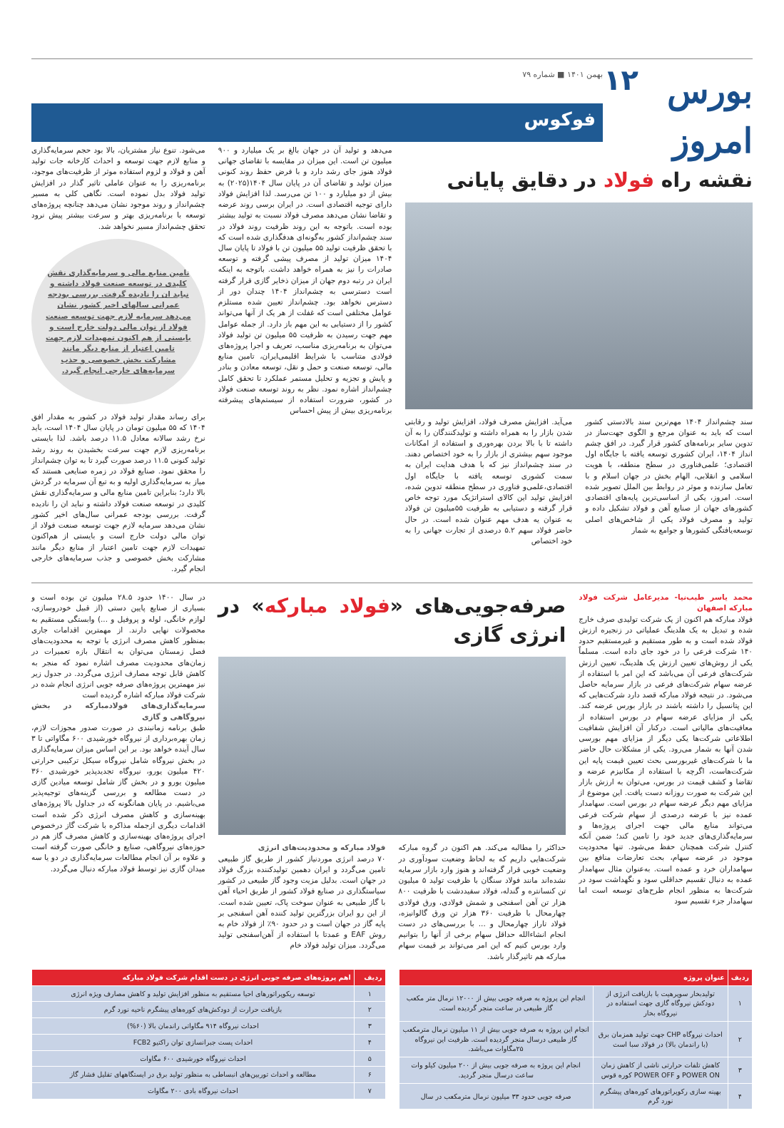بورس امروز
۱۲
بهمن ۱۴۰۱ ■ شماره ۷۹
فوکوس
نقشه راه فولاد در دقایق پایانی
سند چشم‌انداز ۱۴۰۴ مهم‌ترین سند بالادستی کشور است که باید به عنوان مرجع و الگوی جهت‌ساز در تدوین سایر برنامه‌های کشور قرار گیرد. در افق چشم انداز ۱۴۰۴، ایران کشوری توسعه یافته با جایگاه اول اقتصادی؛ علمی‌فناوری در سطح منطقه، با هویت اسلامی و انقلابی، الهام بخش در جهان اسلام و با تعامل سازنده و موثر در روابط بین الملل تصویر شده است. امروز، یکی از اساسی‌ترین پایه‌های اقتصادی کشورهای جهان از صنایع آهن و فولاد تشکیل داده و تولید و مصرف فولاد یکی از شاخص‌های اصلی توسعه‌یافتگی کشورها و جوامع به شمار
می‌آید. افزایش مصرف فولاد، افزایش تولید و رقابتی شدن بازار را به همراه داشته و تولیدکنندگان را به آن داشته تا با بالا بردن بهره‌وری و استفاده از امکانات موجود سهم بیشتری از بازار را به خود اختصاص دهند. در سند چشم‌انداز نیز که با هدف هدایت ایران به سمت کشوری توسعه یافته با جایگاه اول اقتصادی،علمی‌و فناوری در سطح منطقه تدوین شده، افزایش تولید این کالای استراتژیک مورد توجه خاص قرار گرفته و دستیابی به ظرفیت ۵۵میلیون تن فولاد به عنوان یه هدف مهم عنوان شده است. در حال حاضر فولاد سهم ۵.۲ درصدی از تجارت جهانی را به خود اختصاص
می‌دهد و تولید آن در جهان بالغ بر یک میلیارد و ۹۰۰ میلیون تن است. این میزان در مقایسه با تقاضای جهانی فولاد هنوز جای رشد دارد و با فرض حفظ روند کنونی میزان تولید و تقاضای آن در پایان سال ۱۴۰۴(۲۰۲۵) به بیش از دو میلیارد و ۱۰۰ تن می‌رسد. لذا افزایش فولاد دارای توجیه اقتصادی است. در ایران برسی روند عرضه و تقاضا نشان می‌دهد مصرف فولاد نسبت به تولید بیشتر بوده است. باتوجه به این روند ظرفیت روند فولاد در سند چشم‌انداز کشور به‌گونه‌ای هدفگذاری شده است که با تحقق ظرفیت تولید ۵۵ میلیون تن با فولاد تا پایان سال ۱۴۰۴ میزان تولید از مصرف پیشی گرفته و توسعه صادرات را نیز به همراه خواهد داشت. باتوجه به اینکه ایران در رتبه دوم جهان از میزان ذخایر گازی قرار گرفته است دسترسی به چشم‌انداز ۱۴۰۴ چندان دور از دسترس نخواهد بود. چشم‌انداز تعیین شده مستلزم عوامل مختلفی است که غفلت از هر یک از آنها می‌تواند کشور را از دستیابی به این مهم باز دارد. از جمله عوامل مهم جهت رسیدن به ظرفیت ۵۵ میلیون تن تولید فولاد می‌توان به برنامه‌ریزی مناسب، تعریف و اجرا پروژه‌های فولادی متناسب با شرایط اقلیمی‌ایران، تامین منابع مالی، توسعه صنعت و حمل و نقل، توسعه معادن و بنادر و پایش و تجزیه و تحلیل مستمر عملکرد تا تحقق کامل چشم‌انداز اشاره نمود. نظر به روند توسعه صنعت فولاد در کشور، ضرورت استفاده از سیستم‌های پیشرفته برنامه‌ریزی بیش از پیش احساس
می‌شود. تنوع نیاز مشتریان، بالا بود حجم سرمایه‌گذاری و منابع لازم جهت توسعه و احداث کارخانه جات تولید آهن و فولاد و لزوم استفاده موثر از ظرفیت‌های موجود، برنامه‌ریزی را به عنوان عاملی تاثیر گذار در افزایش تولید فولاد بدل نموده است. نگاهی کلی به مسیر چشم‌انداز و روند موجود نشان می‌دهد چنانچه پروژه‌های توسعه با برنامه‌ریزی بهتر و سرعت بیشتر پیش نرود تحقق چشم‌انداز مسیر نخواهد شد.
تامین منابع مالی و سرمایه‌گذاری نقش کلیدی در توسعه صنعت فولاد داشته و نباید ان را نادیده گرفت. بررسی بودجه عمرانی سالهای اخیر کشور نشان می‌دهد سرمایه لازم جهت توسعه صنعت فولاد از توان مالی دولت خارج است و بایستی از هم اکنون تمهیدات لازم جهت تامین اعتبار از منابع دیگر مانند مشارکت بخش خصوصی و جذب سرمایه‌های خارجی انجام گیرد.
برای رساند مقدار تولید فولاد در کشور به مقدار افق ۱۴۰۴ که ۵۵ میلیون تومان در پایان سال ۱۴۰۴ است، باید نرخ رشد سالانه معادل ۱۱.۵ درصد باشد. لذا بایستی برنامه‌ریزی لازم جهت سرعت بخشیدن به روند رشد تولید کنونی ۱۱.۵ درصد صورت گیرد تا به توان چشم‌انداز را محقق نمود. صنایع فولاد در زمره صنایعی هستند که میاز به سرمایه‌گذاری اولیه و به تبع آن سرمایه در گردش بالا دارد؛ بنابراین تامین منابع مالی و سرمایه‌گذاری نقش کلیدی در توسعه صنعت فولاد داشته و نباید ان را نادیده گرفت. بررسی بودجه عمرانی سال‌های اخیر کشور نشان می‌دهد سرمایه لازم جهت توسعه صنعت فولاد از توان مالی دولت خارج است و بایستی از هم‌اکنون تمهیدات لازم جهت تامین اعتبار از منابع دیگر مانند مشارکت بخش خصوصی و جذب سرمایه‌های خارجی انجام گیرد.
محمد یاسر طیب‌نیا- مدیرعامل شرکت فولاد مبارکه اصفهان
فولاد مبارکه هم اکنون از یک شرکت تولیدی صرف خارج شده و تبدیل به یک هلدینگ عملیاتی در زنجیره ارزش فولاد شده است و به طور مستقیم و غیرمستقیم حدود ۱۴۰ شرکت فرعی را در خود جای داده است. مسلماً یکی از روش‌های تعیین ارزش یک هلدینگ، تعیین ارزش شرکت‌های فرعی آن می‌باشد که این امر با استفاده از عرضه سهام شرکت‌های فرعی در بازار سرمایه حاصل می‌شود. در نتیجه فولاد مبارکه قصد دارد شرکت‌هایی که این پتانسیل را داشته باشند در بازار بورس عرضه کند. یکی از مزایای عرضه سهام در بورس استفاده از معافیت‌های مالیاتی است. درکنار آن افزایش شفافیت اطلاعاتی شرکت‌ها یکی دیگر از مزایای مهم بورسی شدن آنها به شمار می‌رود. یکی از مشکلات حال حاضر ما با شرکت‌های غیربورسی بحث تعیین قیمت پایه این شرکت‌هاست، اگرچه با استفاده از مکانیزم عرضه و تقاضا و کشف قیمت در بورس، می‌توان به ارزش بازار این شرکت به صورت روزانه دست یافت. این موضوع از مزایای مهم دیگر عرضه سهام در بورس است. سهامدار عمده نیز با عرضه درصدی از سهام شرکت فرعی می‌تواند منابع مالی جهت اجرای پروژه‌ها و سرمایه‌گذاری‌های جدید خود را تامین کند؛ ضمن آنکه کنترل شرکت همچنان حفظ می‌شود. تنها محدودیت موجود در عرضه سهام، بحث تعارضات منافع بین سهامداران خرد و عمده است. به‌عنوان مثال سهامدار عمده به دنبال تقسیم حداقلی سود و نگهداشت سود در شرکت‌ها به منظور انجام طرح‌های توسعه است اما سهامدار جزء تقسیم سود
صرفه‌جویی‌های «فولاد مبارکه» در انرژی گازی
حداکثر را مطالبه می‌کند. هم اکنون در گروه مبارکه شرکت‌هایی داریم که به لحاظ وضعیت سودآوری در وضعیت خوبی قرار گرفته‌اند و هنوز وارد بازار سرمایه نشده‌اند مانند فولاد سنگان با ظرفیت تولید ۵ میلیون تن کنسانتره و گندله، فولاد سفیددشت با ظرفیت ۸۰۰ هزار تن آهن اسفنجی و شمش فولادی، ورق فولادی چهارمحال با ظرفیت ۳۶۰ هزار تن ورق گالوانیزه، فولاد تاراز چهارمحال و ... با بررسی‌های در دست انجام انشاءالله حداقل سهام برخی از آنها را بتوانیم وارد بورس کنیم که این امر می‌تواند بر قیمت سهام مبارکه هم تاثیرگذار باشد.
فولاد مبارکه و محدودیت‌های انرژی
۷۰ درصد انرژی موردنیاز کشور از طریق گاز طبیعی تامین می‌گردد و ایران دهمین تولیدکننده بزرگ فولاد در جهان است. بدلیل مزیت وجود گاز طبیعی در کشور سیاستگذاری در صنایع فولاد کشور از طریق احیاء آهن با گاز طبیعی به عنوان سوخت پاک، تعیین شده است. از این رو ایران بزرگترین تولید کننده آهن اسفنجی بر پایه گاز در جهان است و در حدود ۹۰٪ از فولاد خام به روش EAF و عمدتا با استفاده از آهن‌اسفنجی تولید می‌گردد. میزان تولید فولاد خام
در سال ۱۴۰۰ حدود ۲۸.۵ میلیون تن بوده است و بسیاری از صنایع پایین دستی (از قبیل خودروسازی، لوازم خانگی، لوله و پروفیل و ...) وابستگی مستقیم به محصولات نهایی دارند. از مهمترین اقدامات جاری بمنظور کاهش مصرف انرژی با توجه به محدودیت‌های فصل زمستان می‌توان به انتقال بازه تعمیرات در زمان‌های محدودیت مصرف اشاره نمود که منجر به کاهش قابل توجه مصارف انرژی می‌گردد. در جدول زیر نیز مهمترین پروژه‌های صرفه جویی انرژی انجام شده در شرکت فولاد مبارکه اشاره گردیده است
سرمایه‌گذاری‌های فولادمبارکه در بخش نیروگاهی و گازی
طبق برنامه زمانبندی در صورت صدور مجوزات لازم، زمان بهره‌برداری از نیروگاه خورشیدی ۶۰۰ مگاواتی تا ۳ سال آینده خواهد بود. بر این اساس میزان سرمایه‌گذاری در بخش نیروگاه شامل نیروگاه سیکل ترکیبی حرارتی ۴۲۰ میلیون یورو، نیروگاه تجدیدپذیر خورشیدی ۳۶۰ میلیون یورو و در بخش گاز شامل توسعه میادین گازی در دست مطالعه و بررسی گزینه‌های توجیه‌پذیر می‌باشیم. در پایان همانگونه که در جداول بالا پروژه‌های بهینه‌سازی و کاهش مصرف انرژی ذکر شده است اقدامات دیگری ازجمله مذاکره با شرکت گاز درخصوص اجرای پروژه‌های بهینه‌سازی و کاهش مصرف گاز هم در حوزه‌های نیروگاهی، صنایع و خانگی صورت گرفته است و علاوه بر آن انجام مطالعات سرمایه‌گذاری در دو یا سه میدان گازی نیز توسط فولاد مبارکه دنبال می‌گردد.
| ردیف | عنوان پروژه | |
| --- | --- | --- |
| ۱ | تولیدبخار سوپرهیت با بازیافت انرژی از دودکش نیروگاه گازی جهت استفاده در نیروگاه بخار | انجام این پروژه به صرفه جویی بیش از ۱۲۰۰۰ نرمال متر مکعب گاز طبیعی در ساعت منجر گردیده است. |
| ۲ | احداث نیروگاه CHP جهت تولید همزمان برق (با راندمان بالا) در فولاد سبا است | انجام این پروژه به صرفه جویی بیش از ۱۱ میلیون نرمال مترمکعب گاز طبیعی درسال منجر گردیده است. ظرفیت این نیروگاه ۲۵مگاوات می‌باشد. |
| ۳ | کاهش تلفات حرارتی ناشی از کاهش زمان POWER ON و POWER OFF کوره قوس | انجام این پروژه به صرفه جویی بیش از ۲۰۰ میلیون کیلو وات ساعت درسال منجر گردید. |
| ۴ | بهینه سازی رکوپراتورهای کوره‌های پیشگرم نورد گرم | صرفه جویی حدود ۳۳ میلیون نرمال مترمکعب در سال |
| ردیف | اهم پروژه‌های صرفه جویی انرژی در دست اقدام شرکت فولاد مبارکه |
| --- | --- |
| ۱ | توسعه ریکوپراتورهای احیا مستقیم به منظور افزایش تولید و کاهش مصارف ویژه انرژی |
| ۲ | بازیافت حرارت از دودکش‌های کوره‌های پیشگرم ناحیه نورد گرم |
| ۳ | احداث نیروگاه ۹۱۴ مگاواتی راندمان بالا (۶۰%) |
| ۴ | احداث پست جبرانسازی توان راکتیو FCB2 |
| ۵ | احداث نیروگاه خورشیدی ۶۰۰ مگاوات |
| ۶ | مطالعه و احداث توربین‌های انبساطی به منظور تولید برق در ایستگاههای تقلیل فشار گاز |
| ۷ | احداث نیروگاه بادی ۲۰۰ مگاوات |